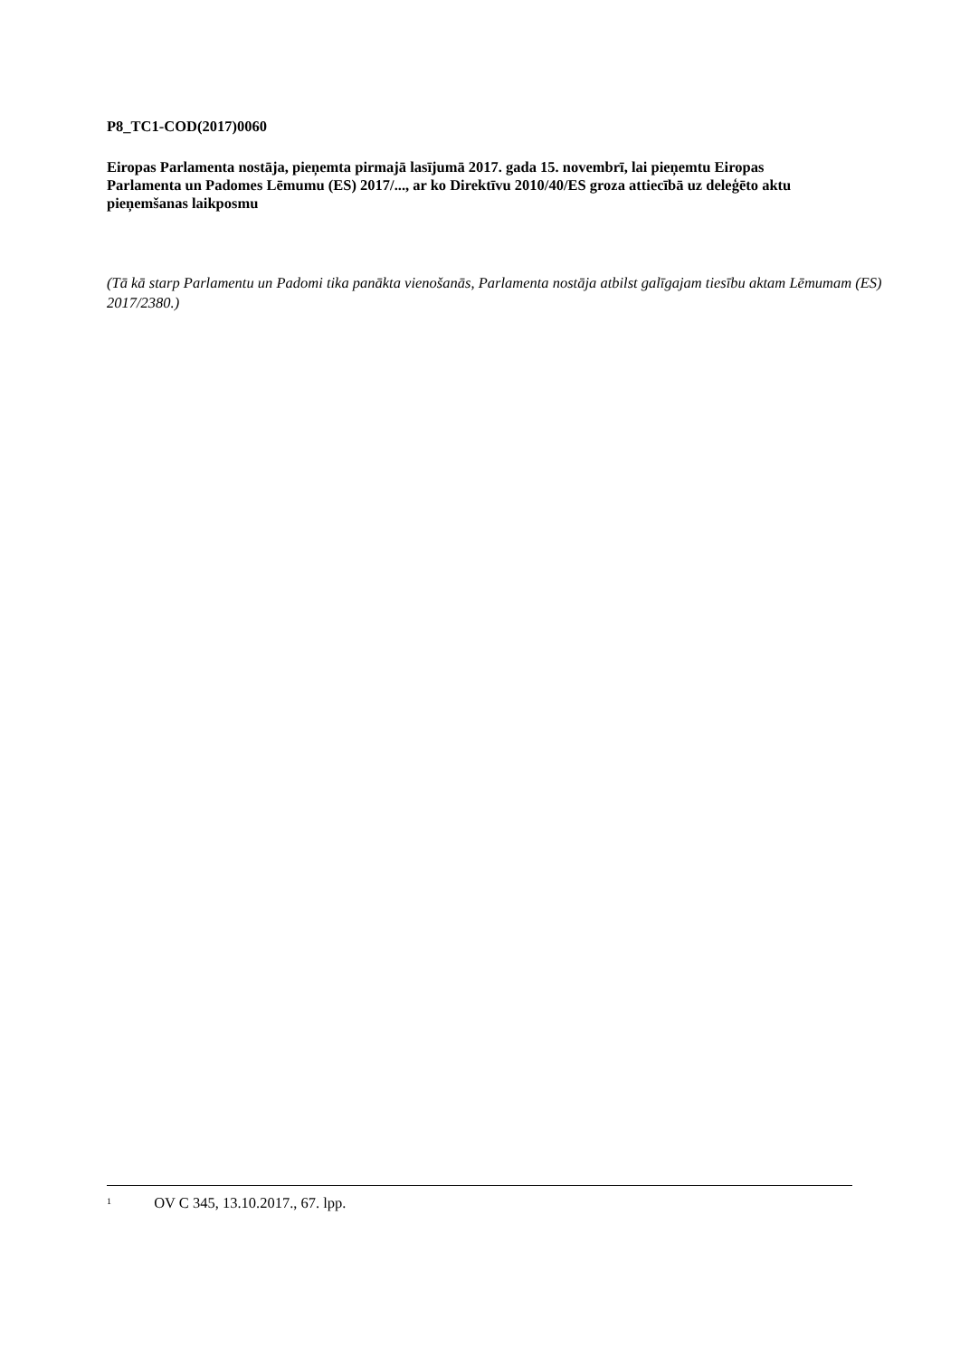P8_TC1-COD(2017)0060
Eiropas Parlamenta nostāja, pieņemta pirmajā lasījumā 2017. gada 15. novembrī, lai pieņemtu Eiropas Parlamenta un Padomes Lēmumu (ES) 2017/..., ar ko Direktīvu 2010/40/ES groza attiecībā uz deleģēto aktu pieņemšanas laikposmu
(Tā kā starp Parlamentu un Padomi tika panākta vienošanās, Parlamenta nostāja atbilst galīgajam tiesību aktam Lēmumam (ES) 2017/2380.)
<sup>1</sup> OV C 345, 13.10.2017., 67. lpp.